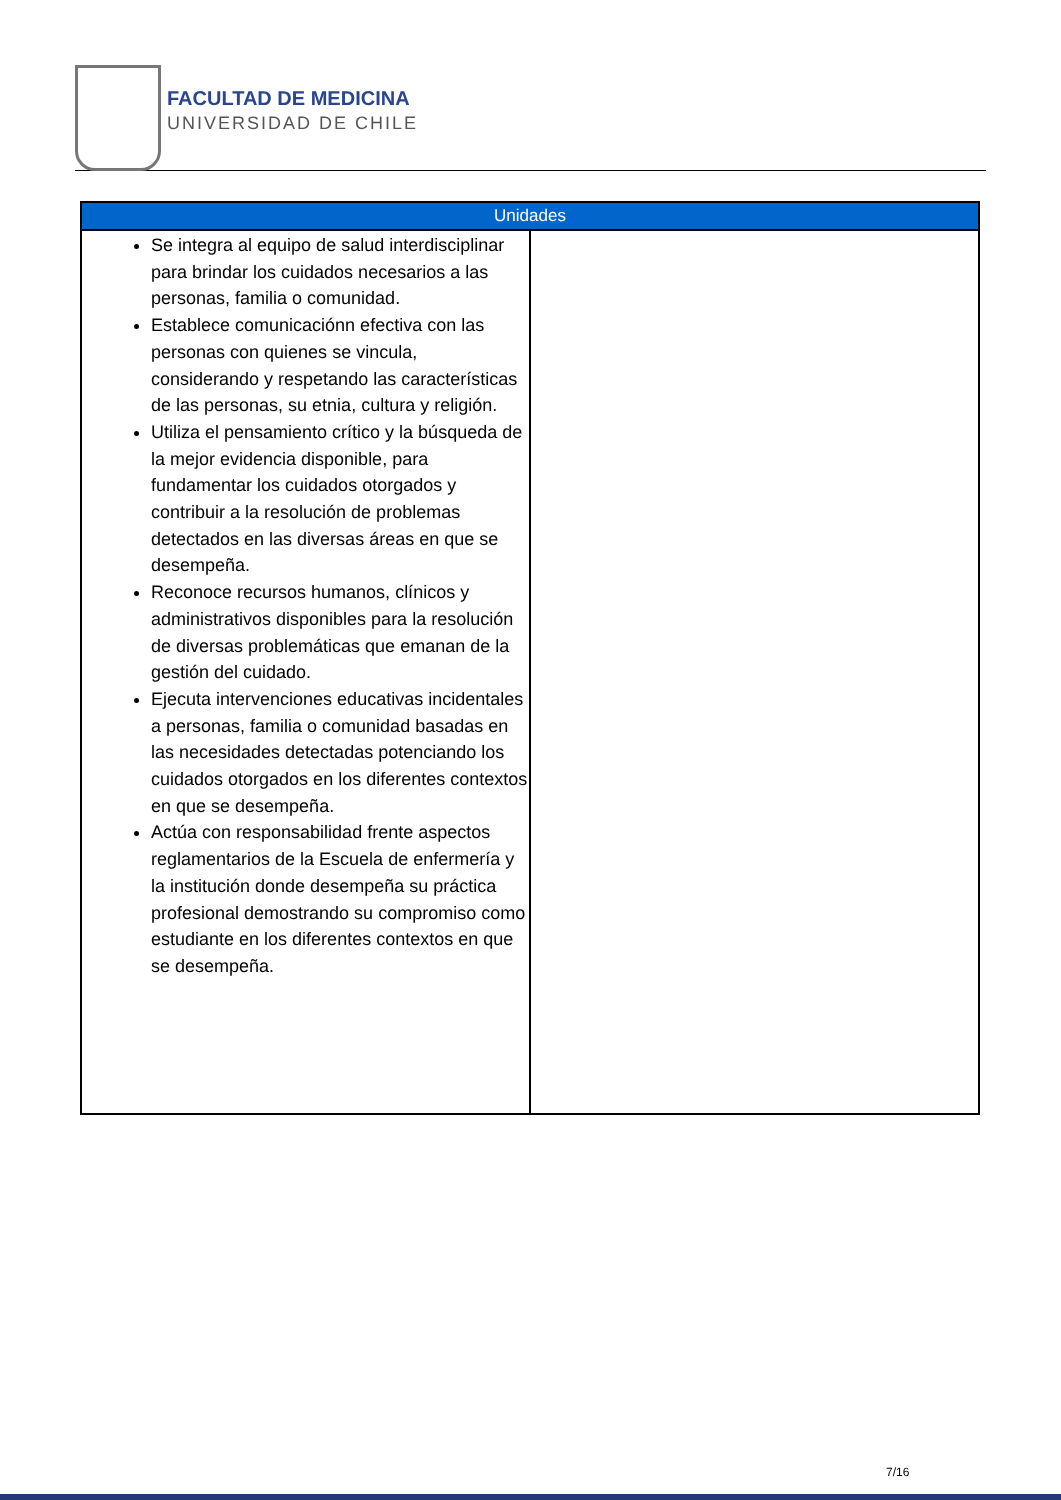FACULTAD DE MEDICINA
UNIVERSIDAD DE CHILE
| Unidades | |
| --- | --- |
| Se integra al equipo de salud interdisciplinar para brindar los cuidados necesarios a las personas, familia o comunidad. Establece comunicaciónn efectiva con las personas con quienes se vincula, considerando y respetando las características de las personas, su etnia, cultura y religión. Utiliza el pensamiento crítico y la búsqueda de la mejor evidencia disponible, para fundamentar los cuidados otorgados y contribuir a la resolución de problemas detectados en las diversas áreas en que se desempeña. Reconoce recursos humanos, clínicos y administrativos disponibles para la resolución de diversas problemáticas que emanan de la gestión del cuidado. Ejecuta intervenciones educativas incidentales a personas, familia o comunidad basadas en las necesidades detectadas potenciando los cuidados otorgados en los diferentes contextos en que se desempeña. Actúa con responsabilidad frente aspectos reglamentarios de la Escuela de enfermería y la institución donde desempeña su práctica profesional demostrando su compromiso como estudiante en los diferentes contextos en que se desempeña. | |
7/16